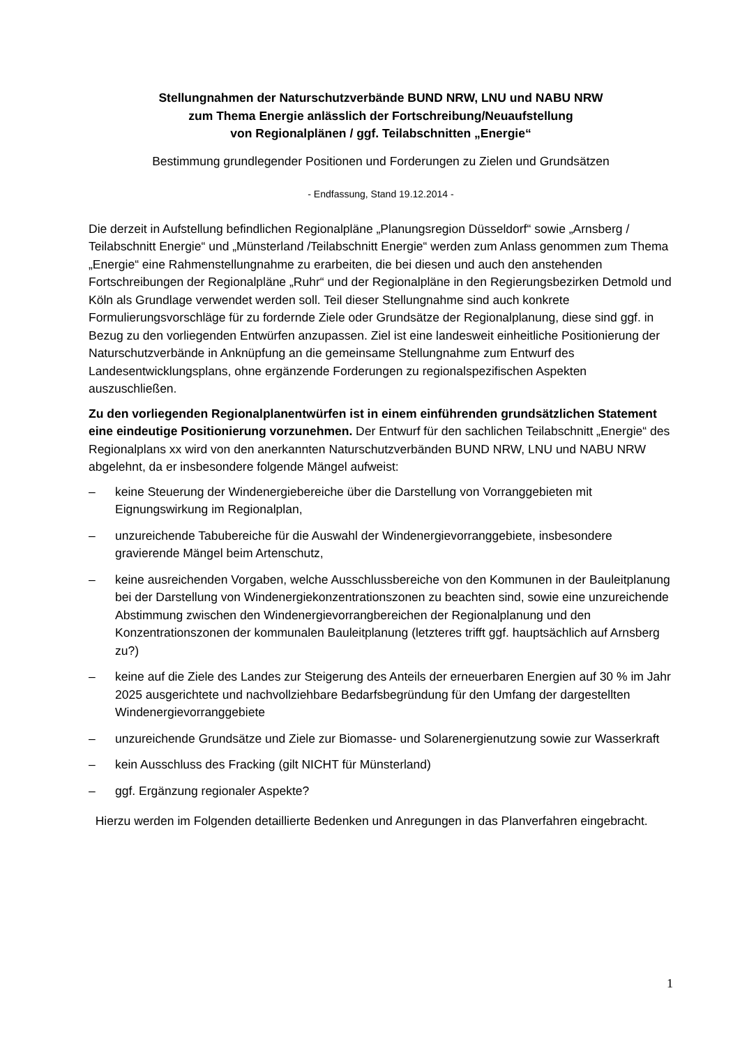Stellungnahmen der Naturschutzverbände BUND NRW, LNU und NABU NRW
zum Thema Energie anlässlich der Fortschreibung/Neuaufstellung
von Regionalplänen / ggf. Teilabschnitten „Energie“
Bestimmung grundlegender Positionen und Forderungen zu Zielen und Grundsätzen
- Endfassung, Stand 19.12.2014 -
Die derzeit in Aufstellung befindlichen Regionalpläne „Planungsregion Düsseldorf“ sowie „Arnsberg / Teilabschnitt Energie“ und „Münsterland /Teilabschnitt Energie“ werden zum Anlass genommen zum Thema „Energie“ eine Rahmenstellungnahme zu erarbeiten, die bei diesen und auch den anstehenden Fortschreibungen der Regionalpläne „Ruhr“ und der Regionalpläne in den Regierungsbezirken Detmold und Köln als Grundlage verwendet werden soll. Teil dieser Stellungnahme sind auch konkrete Formulierungsvorschläge für zu fordernde Ziele oder Grundsätze der Regionalplanung, diese sind ggf. in Bezug zu den vorliegenden Entwürfen anzupassen. Ziel ist eine landesweit einheitliche Positionierung der Naturschutzverbände in Anknüpfung an die gemeinsame Stellungnahme zum Entwurf des Landesentwicklungsplans, ohne ergänzende Forderungen zu regionalspezifischen Aspekten auszuschließen.
Zu den vorliegenden Regionalplanentwürfen ist in einem einführenden grundsätzlichen Statement eine eindeutige Positionierung vorzunehmen. Der Entwurf für den sachlichen Teilabschnitt „Energie“ des Regionalplans xx wird von den anerkannten Naturschutzverbänden BUND NRW, LNU und NABU NRW abgelehnt, da er insbesondere folgende Mängel aufweist:
– keine Steuerung der Windenergiebereiche über die Darstellung von Vorranggebieten mit Eignungswirkung im Regionalplan,
– unzureichende Tabubereiche für die Auswahl der Windenergievorranggebiete, insbesondere gravierende Mängel beim Artenschutz,
– keine ausreichenden Vorgaben, welche Ausschlussbereiche von den Kommunen in der Bauleitplanung bei der Darstellung von Windenergiekonzentrationszonen zu beachten sind, sowie eine unzureichende Abstimmung zwischen den Windenergievorrangbereichen der Regionalplanung und den Konzentrationszonen der kommunalen Bauleitplanung (letzteres trifft ggf. hauptsächlich auf Arnsberg zu?)
– keine auf die Ziele des Landes zur Steigerung des Anteils der erneuerbaren Energien auf 30 % im Jahr 2025 ausgerichtete und nachvollziehbare Bedarfsbegründung für den Umfang der dargestellten Windenergievorranggebiete
– unzureichende Grundsätze und Ziele zur Biomasse- und Solarenergienutzung sowie zur Wasserkraft
– kein Ausschluss des Fracking (gilt NICHT für Münsterland)
– ggf. Ergänzung regionaler Aspekte?
Hierzu werden im Folgenden detaillierte Bedenken und Anregungen in das Planverfahren eingebracht.
1